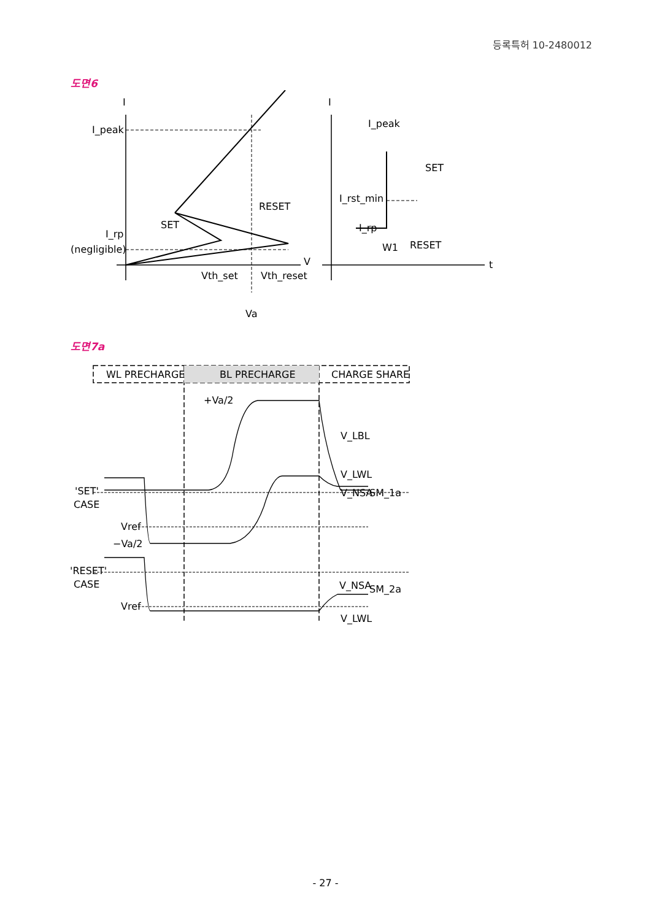등록특허 10-2480012
도면6
I_peak
I_rp
(negligible)
SET
RESET
V
Vth_set
Vth_reset
Va
I_peak
I_rst_min
SET
I_rp
W1
RESET
t
I
I
도면7a
WL PRECHARGE
BL PRECHARGE
CHARGE SHARE
+Va/2
V_LBL
V_LWL
V_NSA
SM_1a
'SET'
CASE
Vref
−Va/2
'RESET'
CASE
Vref
V_NSA
SM_2a
V_LWL
- 27 -